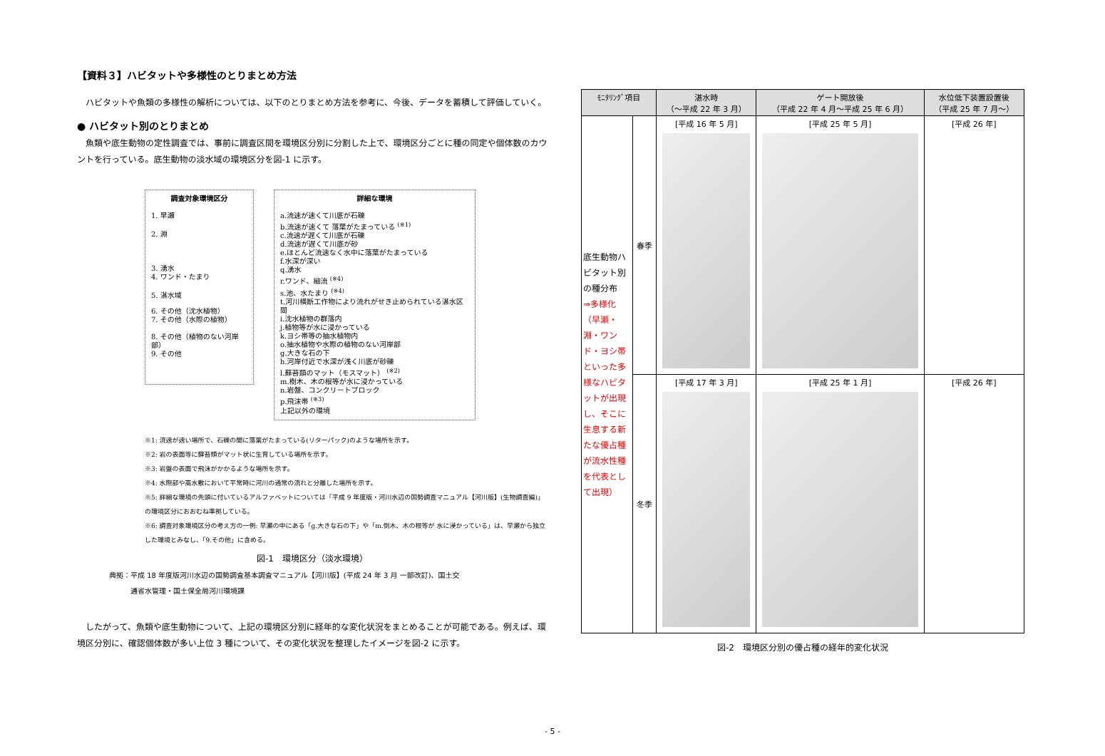【資料３】ハビタットや多様性のとりまとめ方法
　ハビタットや魚類の多様性の解析については、以下のとりまとめ方法を参考に、今後、データを蓄積して評価していく。
● ハビタット別のとりまとめ
　魚類や底生動物の定性調査では、事前に調査区間を環境区分別に分割した上で、環境区分ごとに種の同定や個体数のカウントを行っている。底生動物の淡水域の環境区分を図-1 に示す。
調査対象環境区分
1. 早瀬
2. 淵
3. 湧水
4. ワンド・たまり
5. 湛水域
6. その他（沈水植物）
7. その他（水際の植物）
8. その他（植物のない河岸部）
9. その他
詳細な環境
a.流速が速くて川底が石礫
b.流速が速くて 落葉がたまっている <sup>(※1)</sup>
c.流速が遅くて川底が石礫
d.流速が遅くて川底が砂
e.ほとんど流速なく水中に落葉がたまっている
f.水深が深い
q.湧水
r.ワンド、細流 <sup>(※4)</sup>
s.池、水たまり <sup>(※4)</sup>
t.河川横断工作物により流れがせき止められている湛水区間
i.沈水植物の群落内
j.植物等が水に浸かっている
k.ヨシ帯等の抽水植物内
o.抽水植物や水際の植物のない河岸部
g.大きな石の下
h.河岸付近で水深が浅く川底が砂礫
l.蘚苔類のマット（モスマット） <sup>(※2)</sup>
m.樹木、木の根等が水に浸かっている
n.岩盤、コンクリートブロック
p.飛沫帯 <sup>(※3)</sup>
上記以外の環境
※1: 流速が速い場所で、石礫の間に落葉がたまっている(リターパック)のような場所を示す。
※2: 岩の表面等に蘚苔類がマット状に生育している場所を示す。
※3: 岩盤の表面で飛沫がかかるような場所を示す。
※4: 水際部や高水敷において平常時に河川の通常の流れと分離した場所を示す。
※5: 詳細な環境の先頭に付いているアルファベットについては「平成 9 年度版・河川水辺の国勢調査マニュアル【河川版】(生物調査編)」の環境区分におおむね準拠している。
※6: 調査対象環境区分の考え方の一例: 早瀬の中にある「g.大きな石の下」や「m.倒木、木の根等が 水に浸かっている」は、早瀬から独立した環境とみなし、「9.その他」に含める。
図-1　環境区分（淡水環境）
典拠：平成 18 年度版河川水辺の国勢調査基本調査マニュアル【河川版】(平成 24 年 3 月 一部改訂)、国土交
　　　通省水管理・国土保全局河川環境課
　したがって、魚類や底生動物について、上記の環境区分別に経年的な変化状況をまとめることが可能である。例えば、環境区分別に、確認個体数が多い上位 3 種について、その変化状況を整理したイメージを図-2 に示す。
| ﾓﾆﾀﾘﾝｸﾞ項目 | | 湛水時 （～平成 22 年 3 月） | ゲート開放後 （平成 22 年 4 月～平成 25 年 6 月） | 水位低下装置設置後 （平成 25 年 7 月～） |
| --- | --- | --- | --- | --- |
| 底生動物ハビタット別の種分布 ⇒多様化（早瀬・淵・ワンド・ヨシ帯といった多様なハビタットが出現し、そこに生息する新たな優占種が流水性種を代表として出現） | 春季 | [平成 16 年 5 月] | [平成 25 年 5 月] | [平成 26 年] |
| | 冬季 | [平成 17 年 3 月] | [平成 25 年 1 月] | [平成 26 年] |
図-2　環境区分別の優占種の経年的変化状況
- 5 -